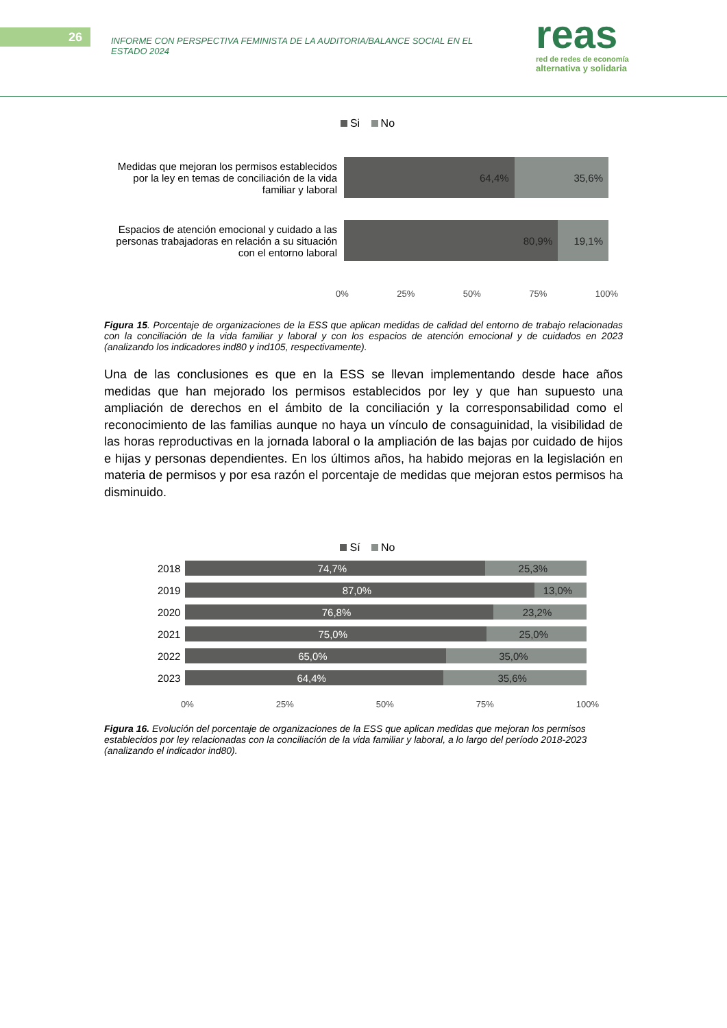26
INFORME CON PERSPECTIVA FEMINISTA DE LA AUDITORIA/BALANCE SOCIAL EN EL ESTADO 2024
reas
red de redes de economía
alternativa y solidaria
Si No
Medidas que mejoran los permisos establecidos por la ley en temas de conciliación de la vida familiar y laboral
64,4% 35,6%
Espacios de atención emocional y cuidado a las personas trabajadoras en relación a su situación con el entorno laboral
80,9% 19,1%
0% 25% 50% 75% 100%
Figura 15. Porcentaje de organizaciones de la ESS que aplican medidas de calidad del entorno de trabajo relacionadas con la conciliación de la vida familiar y laboral y con los espacios de atención emocional y de cuidados en 2023 (analizando los indicadores ind80 y ind105, respectivamente).
Una de las conclusiones es que en la ESS se llevan implementando desde hace años medidas que han mejorado los permisos establecidos por ley y que han supuesto una ampliación de derechos en el ámbito de la conciliación y la corresponsabilidad como el reconocimiento de las familias aunque no haya un vínculo de consaguinidad, la visibilidad de las horas reproductivas en la jornada laboral o la ampliación de las bajas por cuidado de hijos e hijas y personas dependientes. En los últimos años, ha habido mejoras en la legislación en materia de permisos y por esa razón el porcentaje de medidas que mejoran estos permisos ha disminuido.
Sí No
2018
74,7% 25,3%
2019
87,0% 13,0%
2020
76,8% 23,2%
2021
75,0% 25,0%
2022
65,0% 35,0%
2023
64,4% 35,6%
0% 25% 50% 75% 100%
Figura 16. Evolución del porcentaje de organizaciones de la ESS que aplican medidas que mejoran los permisos establecidos por ley relacionadas con la conciliación de la vida familiar y laboral, a lo largo del período 2018-2023 (analizando el indicador ind80).